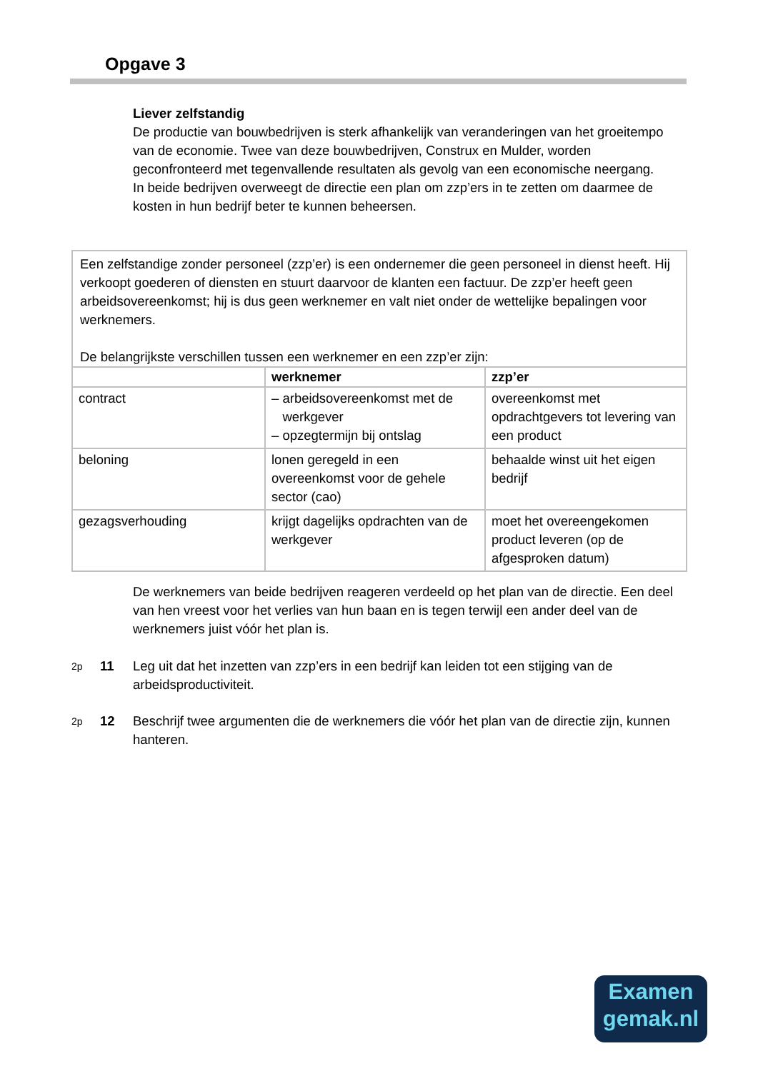Opgave 3
Liever zelfstandig
De productie van bouwbedrijven is sterk afhankelijk van veranderingen van het groeitempo van de economie. Twee van deze bouwbedrijven, Construx en Mulder, worden geconfronteerd met tegenvallende resultaten als gevolg van een economische neergang.
In beide bedrijven overweegt de directie een plan om zzp’ers in te zetten om daarmee de kosten in hun bedrijf beter te kunnen beheersen.
Een zelfstandige zonder personeel (zzp’er) is een ondernemer die geen personeel in dienst heeft. Hij verkoopt goederen of diensten en stuurt daarvoor de klanten een factuur. De zzp’er heeft geen arbeidsovereenkomst; hij is dus geen werknemer en valt niet onder de wettelijke bepalingen voor werknemers.
De belangrijkste verschillen tussen een werknemer en een zzp’er zijn:
| | werknemer | zzp’er |
| --- | --- | --- |
| contract | – arbeidsovereenkomst met de werkgever – opzegtermijn bij ontslag | overeenkomst met opdrachtgevers tot levering van een product |
| beloning | lonen geregeld in een overeenkomst voor de gehele sector (cao) | behaalde winst uit het eigen bedrijf |
| gezagsverhouding | krijgt dagelijks opdrachten van de werkgever | moet het overeengekomen product leveren (op de afgesproken datum) |
De werknemers van beide bedrijven reageren verdeeld op het plan van de directie. Een deel van hen vreest voor het verlies van hun baan en is tegen terwijl een ander deel van de werknemers juist vóór het plan is.
2p 11 Leg uit dat het inzetten van zzp’ers in een bedrijf kan leiden tot een stijging van de arbeidsproductiviteit.
2p 12 Beschrijf twee argumenten die de werknemers die vóór het plan van de directie zijn, kunnen hanteren.
Examen
gemak.nl